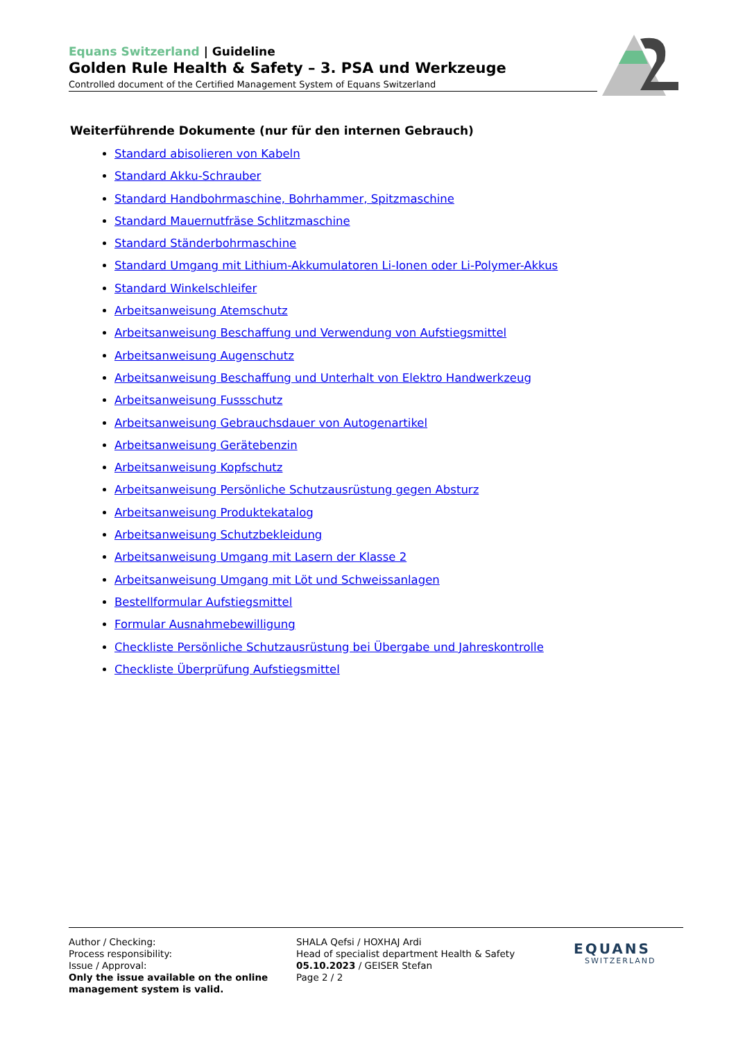Equans Switzerland | Guideline
Golden Rule Health & Safety – 3. PSA und Werkzeuge
Controlled document of the Certified Management System of Equans Switzerland
Weiterführende Dokumente (nur für den internen Gebrauch)
Standard abisolieren von Kabeln
Standard Akku-Schrauber
Standard Handbohrmaschine, Bohrhammer, Spitzmaschine
Standard Mauernutfräse Schlitzmaschine
Standard Ständerbohrmaschine
Standard Umgang mit Lithium-Akkumulatoren Li-Ionen oder Li-Polymer-Akkus
Standard Winkelschleifer
Arbeitsanweisung Atemschutz
Arbeitsanweisung Beschaffung und Verwendung von Aufstiegsmittel
Arbeitsanweisung Augenschutz
Arbeitsanweisung Beschaffung und Unterhalt von Elektro Handwerkzeug
Arbeitsanweisung Fussschutz
Arbeitsanweisung Gebrauchsdauer von Autogenartikel
Arbeitsanweisung Gerätebenzin
Arbeitsanweisung Kopfschutz
Arbeitsanweisung Persönliche Schutzausrüstung gegen Absturz
Arbeitsanweisung Produktekatalog
Arbeitsanweisung Schutzbekleidung
Arbeitsanweisung Umgang mit Lasern der Klasse 2
Arbeitsanweisung Umgang mit Löt und Schweissanlagen
Bestellformular Aufstiegsmittel
Formular Ausnahmebewilligung
Checkliste Persönliche Schutzausrüstung bei Übergabe und Jahreskontrolle
Checkliste Überprüfung Aufstiegsmittel
Author / Checking:
Process responsibility:
Issue / Approval:
Only the issue available on the online management system is valid.
SHALA Qefsi / HOXHAJ Ardi
Head of specialist department Health & Safety
05.10.2023 / GEISER Stefan
Page 2 / 2
EQUANS
SWITZERLAND